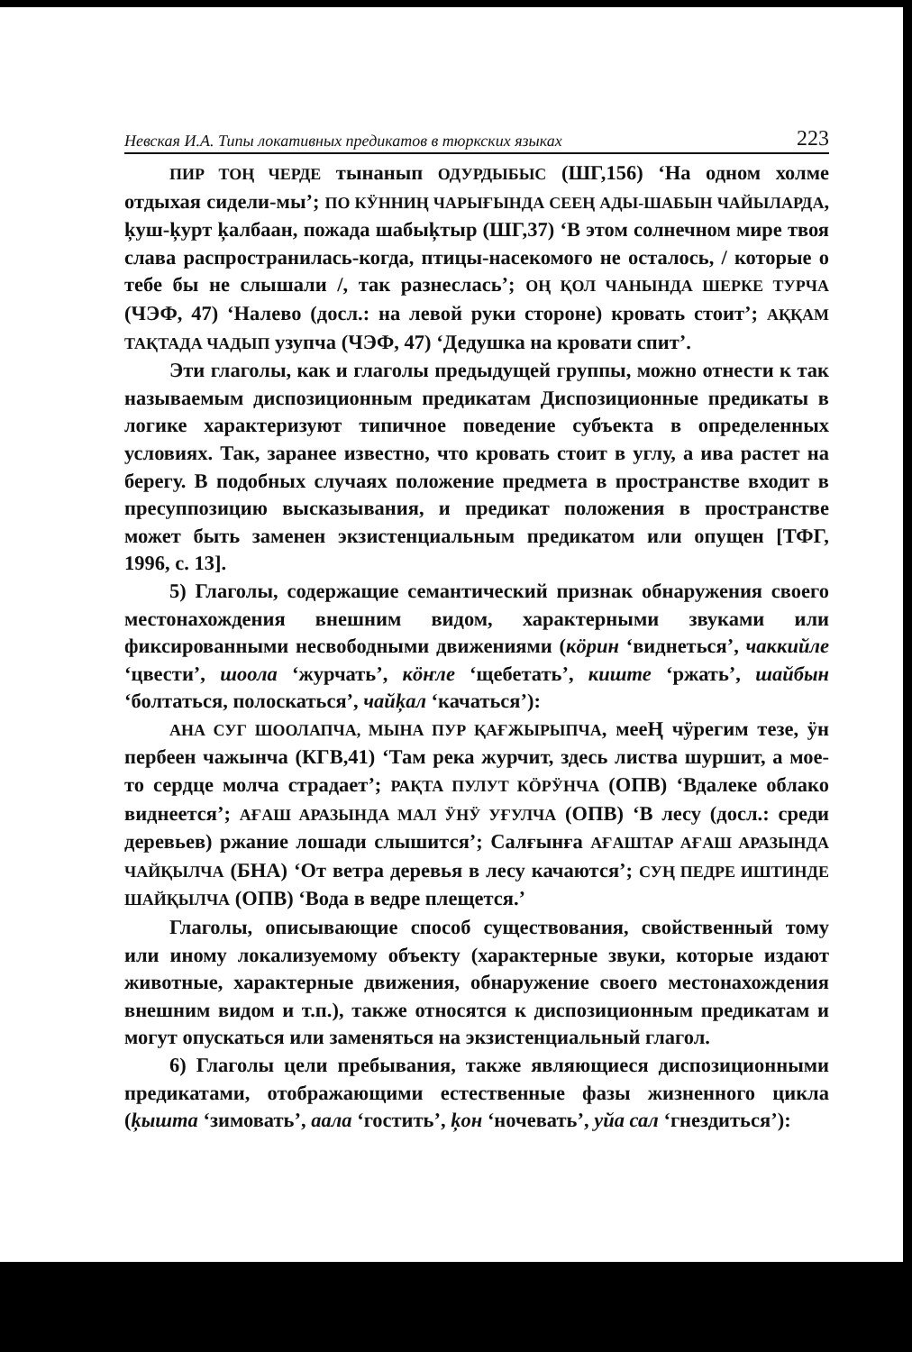Невская И.А. Типы локативных предикатов в тюркских языках 223
ПИР ТОҢ ЧЕРДЕ тынанып ОДУРДЫБЫС (ШГ,156) ‘На одном холме отдыхая сидели-мы’; ПО КӰННИҢ ЧАРЫҒЫНДА СЕЕҢ АДЫ-ШАБЫН ЧАЙЫЛАРДА, ķуш-ķурт ķалбаан, пожада шабыķтыр (ШГ,37) ‘В этом солнечном мире твоя слава распространилась-когда, птицы-насекомого не осталось, / которые о тебе бы не слышали /, так разнеслась’; ОҢ ҚОЛ ЧАНЫНДА ШЕРКЕ ТУРЧА (ЧЭФ, 47) ‘Налево (досл.: на левой руки стороне) кровать стоит’; АҚҚАМ ТАҚТАДА ЧАДЫП узупча (ЧЭФ, 47) ‘Дедушка на кровати спит’.
Эти глаголы, как и глаголы предыдущей группы, можно отнести к так называемым диспозиционным предикатам Диспозиционные предикаты в логике характеризуют типичное поведение субъекта в определенных условиях. Так, заранее известно, что кровать стоит в углу, а ива растет на берегу. В подобных случаях положение предмета в пространстве входит в пресуппозицию высказывания, и предикат положения в пространстве может быть заменен экзистенциальным предикатом или опущен [ТФГ, 1996, с. 13].
5) Глаголы, содержащие семантический признак обнаружения своего местонахождения внешним видом, характерными звуками или фиксированными несвободными движениями (кӧрин ‘виднеться’, чаккийле ‘цвести’, шоола ‘журчать’, кӧҥле ‘щебетать’, киште ‘ржать’, шайбын ‘болтаться, полоскаться’, чайķал ‘качаться’):
АНА СУГ ШООЛАПЧА, МЫНА ПУР ҚАҒЖЫРЫПЧА, мееҢ чӱрегим тезе, ӱн пербеен чажынча (КГВ,41) ‘Там река журчит, здесь листва шуршит, а мое-то сердце молча страдает’; РАҚТА ПУЛУТ КӦРӰНЧА (ОПВ) ‘Вдалеке облако виднеется’; АҒАШ АРАЗЫНДА МАЛ ӰНӰ УҒУЛЧА (ОПВ) ‘В лесу (досл.: среди деревьев) ржание лошади слышится’; Салғынға АҒАШТАР АҒАШ АРАЗЫНДА ЧАЙҚЫЛЧА (БНА) ‘От ветра деревья в лесу качаются’; СУҢ ПЕДРЕ ИШТИНДЕ ШАЙҚЫЛЧА (ОПВ) ‘Вода в ведре плещется.’
Глаголы, описывающие способ существования, свойственный тому или иному локализуемому объекту (характерные звуки, которые издают животные, характерные движения, обнаружение своего местонахождения внешним видом и т.п.), также относятся к диспозиционным предикатам и могут опускаться или заменяться на экзистенциальный глагол.
6) Глаголы цели пребывания, также являющиеся диспозиционными предикатами, отображающими естественные фазы жизненного цикла (ķышта ‘зимовать’, аала ‘гостить’, ķон ‘ночевать’, уйа сал ‘гнездиться’):